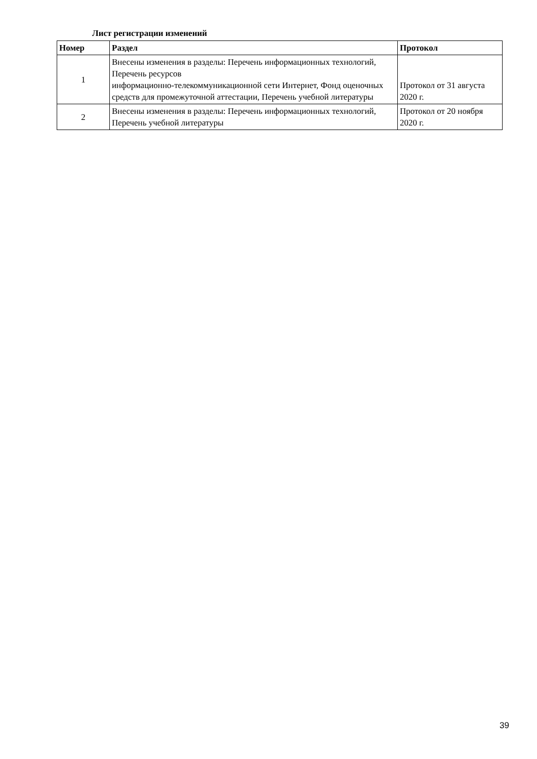Лист регистрации изменений
| Номер | Раздел | Протокол |
| --- | --- | --- |
| 1 | Внесены изменения в разделы: Перечень информационных технологий, Перечень ресурсов информационно-телекоммуникационной сети Интернет, Фонд оценочных средств для промежуточной аттестации, Перечень учебной литературы | Протокол от 31 августа 2020 г. |
| 2 | Внесены изменения в разделы: Перечень информационных технологий, Перечень учебной литературы | Протокол от 20 ноября 2020 г. |
39